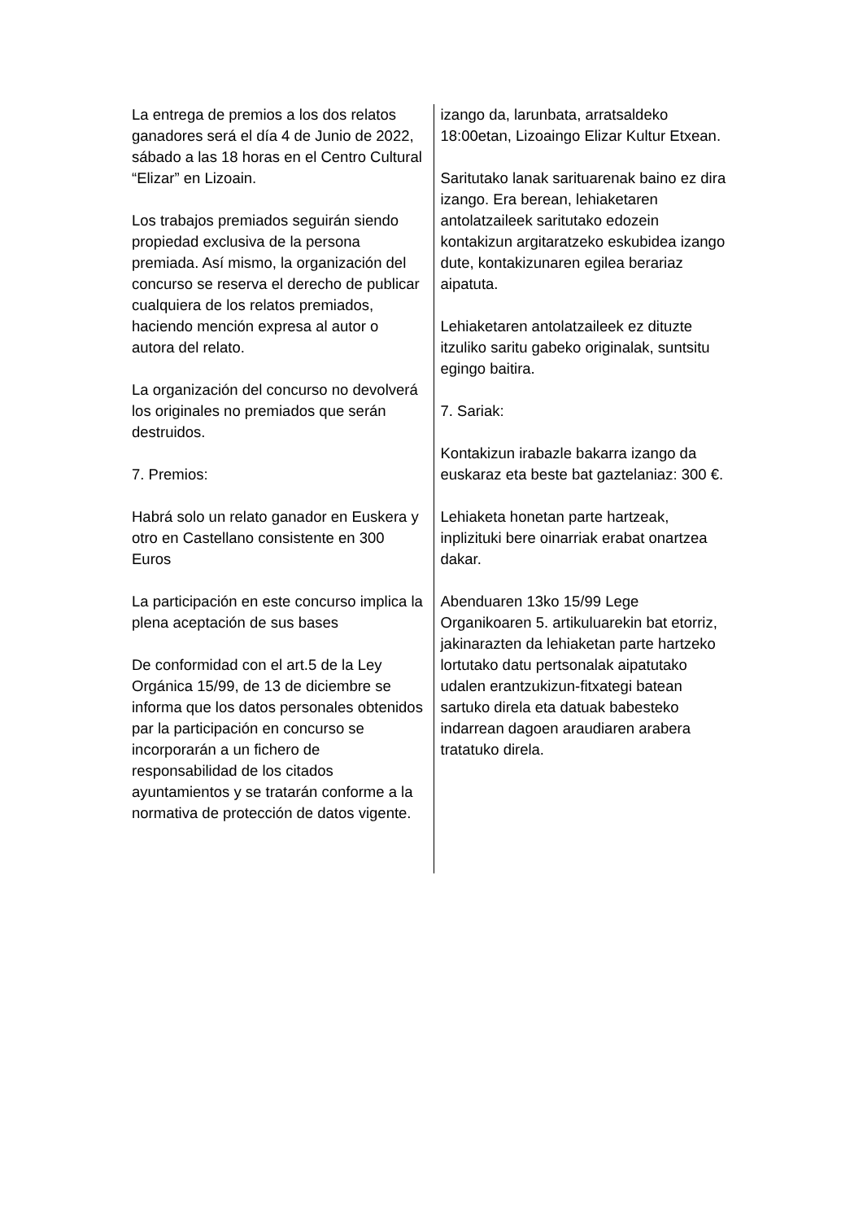La entrega de premios a los dos relatos ganadores será el día 4 de Junio de 2022, sábado a las 18 horas en el Centro Cultural “Elizar” en Lizoain.
Los trabajos premiados seguirán siendo propiedad exclusiva de la persona premiada. Así mismo, la organización del concurso se reserva el derecho de publicar cualquiera de los relatos premiados, haciendo mención expresa al autor o autora del relato.
La organización del concurso no devolverá los originales no premiados que serán destruidos.
7. Premios:
Habrá solo un relato ganador en Euskera y otro en Castellano consistente en 300 Euros
La participación en este concurso implica la plena aceptación de sus bases
De conformidad con el art.5 de la Ley Orgánica 15/99, de 13 de diciembre se informa que los datos personales obtenidos par la participación en concurso se incorporarán a un fichero de responsabilidad de los citados ayuntamientos y se tratarán conforme a la normativa de protección de datos vigente.
izango da, larunbata, arratsaldeko 18:00etan, Lizoaingo Elizar Kultur Etxean.
Saritutako lanak sarituarenak baino ez dira izango. Era berean, lehiaketaren antolatzaileek saritutako edozein kontakizun argitaratzeko eskubidea izango dute, kontakizunaren egilea berariaz aipatuta.
Lehiaketaren antolatzaileek ez dituzte itzuliko saritu gabeko originalak, suntsitu egingo baitira.
7. Sariak:
Kontakizun irabazle bakarra izango da euskaraz eta beste bat gaztelaniaz: 300 €.
Lehiaketa honetan parte hartzeak, inplizituki bere oinarriak erabat onartzea dakar.
Abenduaren 13ko 15/99 Lege Organikoaren 5. artikuluarekin bat etorriz, jakinarazten da lehiaketan parte hartzeko lortutako datu pertsonalak aipatutako udalen erantzukizun-fitxategi batean sartuko direla eta datuak babesteko indarrean dagoen araudiaren arabera tratatuko direla.